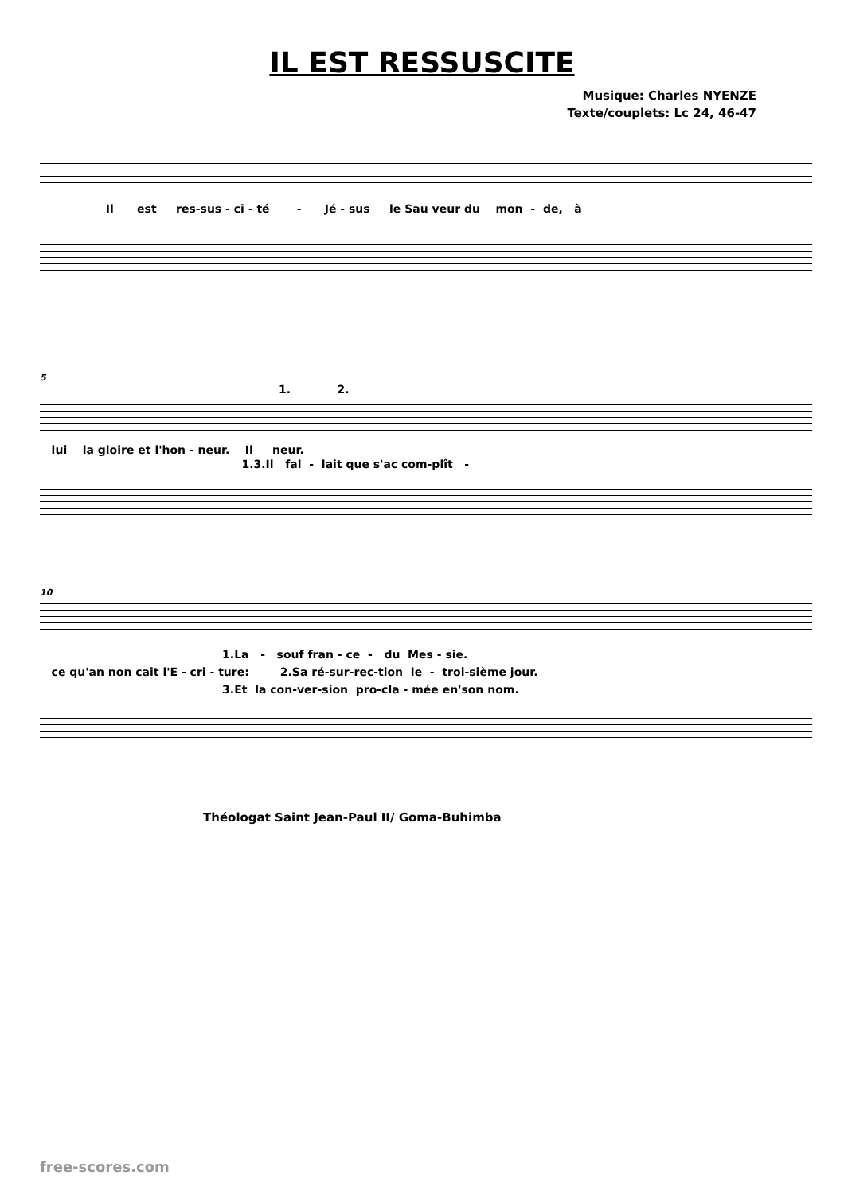IL EST RESSUSCITE
Musique: Charles NYENZE
Texte/couplets: Lc 24, 46-47
Il est res-sus - ci - té - Jé - sus le Sau veur du mon - de, à
5
1. 2.
lui la gloire et l'hon - neur. Il neur.
1.3.Il fal - lait que s'ac com-plît -
10
1.La - souf fran - ce - du Mes - sie. ce qu'an non cait l'E - cri - ture: 2.Sa ré-sur-rec-tion le - troi-sième jour. 3.Et la con-ver-sion pro-cla - mée en'son nom.
Théologat Saint Jean-Paul II/ Goma-Buhimba
free-scores.com